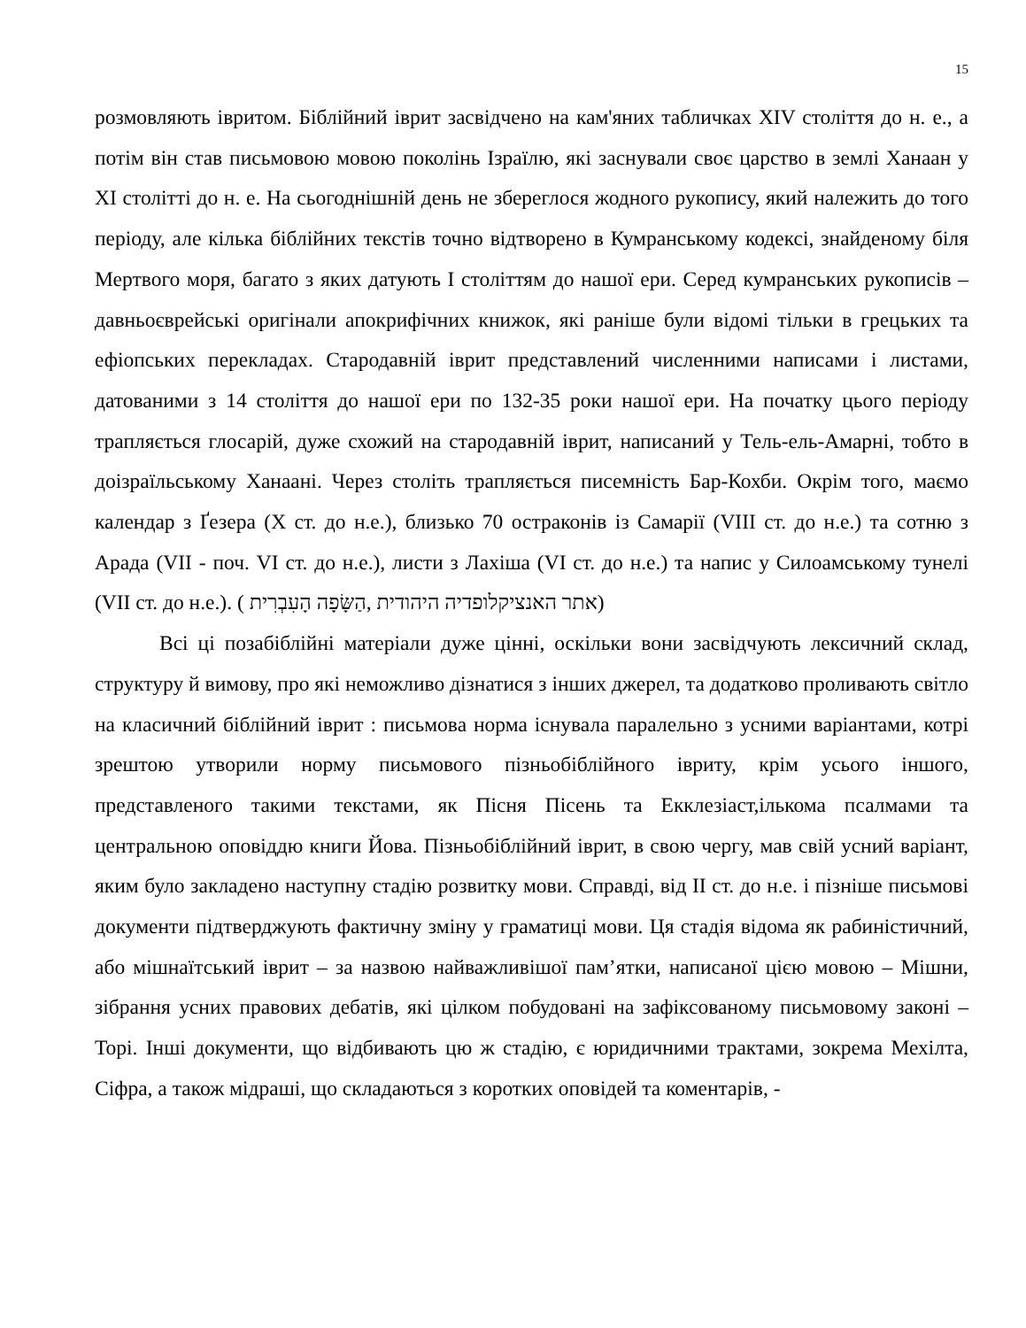15
розмовляють івритом. Біблійний іврит засвідчено на кам'яних табличках XIV століття до н. е., а потім він став письмовою мовою поколінь Ізраїлю, які заснували своє царство в землі Ханаан у XI столітті до н. е. На сьогоднішній день не збереглося жодного рукопису, який належить до того періоду, але кілька біблійних текстів точно відтворено в Кумранському кодексі, знайденому біля Мертвого моря, багато з яких датують I століттям до нашої ери. Серед кумранських рукописів – давньоєврейські оригінали апокрифічних книжок, які раніше були відомі тільки в грецьких та ефіопських перекладах. Стародавній іврит представлений численними написами і листами, датованими з 14 століття до нашої ери по 132-35 роки нашої ери. На початку цього періоду трапляється глосарій, дуже схожий на стародавній іврит, написаний у Тель-ель-Амарні, тобто в доізраїльському Ханаані. Через століть трапляється писемність Бар-Кохби. Окрім того, маємо календар з Ґезера (X ст. до н.е.), близько 70 остраконів із Самарії (VIII ст. до н.е.) та сотню з Арада (VII - поч. VI ст. до н.е.), листи з Лахіша (VI ст. до н.е.) та напис у Силоамському тунелі (VII ст. до н.е.). ( אתר האנציקלופדיה היהודית ,הַשָּׂפָה הָעִבְרִית)
Всі ці позабіблійні матеріали дуже цінні, оскільки вони засвідчують лексичний склад, структуру й вимову, про які неможливо дізнатися з інших джерел, та додатково проливають світло на класичний біблійний іврит : письмова норма існувала паралельно з усними варіантами, котрі зрештою утворили норму письмового пізньобіблійного івриту, крім усього іншого, представленого такими текстами, як Пісня Пісень та Екклезіаст,ількома псалмами та центральною оповіддю книги Йова. Пізньобіблійний іврит, в свою чергу, мав свій усний варіант, яким було закладено наступну стадію розвитку мови. Справді, від II ст. до н.е. і пізніше письмові документи підтверджують фактичну зміну у граматиці мови. Ця стадія відома як рабиністичний, або мішнаїтський іврит – за назвою найважливішої пам’ятки, написаної цією мовою – Мішни, зібрання усних правових дебатів, які цілком побудовані на зафіксованому письмовому законі – Торі. Інші документи, що відбивають цю ж стадію, є юридичними трактами, зокрема Мехілта, Сіфра, а також мідраші, що складаються з коротких оповідей та коментарів, -